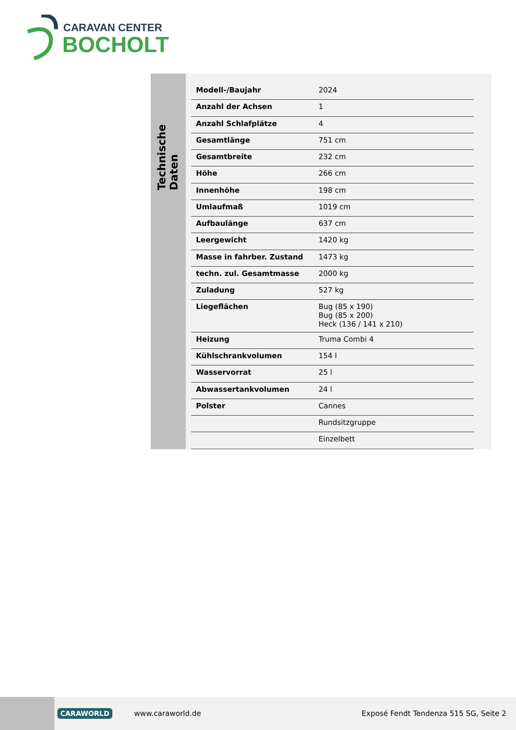CARAVAN CENTER
BOCHOLT
Technische Daten
| Modell-/Baujahr | 2024 |
| Anzahl der Achsen | 1 |
| Anzahl Schlafplätze | 4 |
| Gesamtlänge | 751 cm |
| Gesamtbreite | 232 cm |
| Höhe | 266 cm |
| Innenhöhe | 198 cm |
| Umlaufmaß | 1019 cm |
| Aufbaulänge | 637 cm |
| Leergewicht | 1420 kg |
| Masse in fahrber. Zustand | 1473 kg |
| techn. zul. Gesamtmasse | 2000 kg |
| Zuladung | 527 kg |
| Liegeflächen | Bug (85 x 190) Bug (85 x 200) Heck (136 / 141 x 210) |
| Heizung | Truma Combi 4 |
| Kühlschrankvolumen | 154 l |
| Wasservorrat | 25 l |
| Abwassertankvolumen | 24 l |
| Polster | Cannes |
| | Rundsitzgruppe |
| | Einzelbett |
CARAWORLD www.caraworld.de Exposé Fendt Tendenza 515 SG, Seite 2